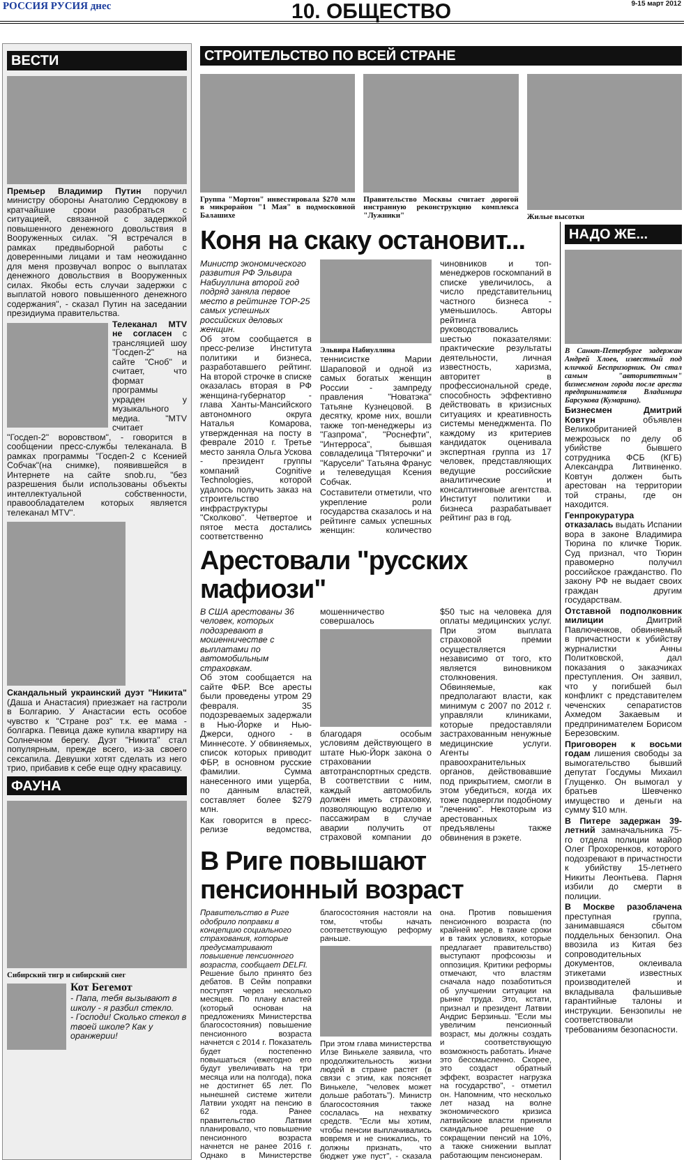РОССИЯ РУСИЯ днес
10. ОБЩЕСТВО
9-15 март 2012
ВЕСТИ
Премьер Владимир Путин поручил министру обороны Анатолию Сердюкову в кратчайшие сроки разобраться с ситуацией, связанной с задержкой повышенного денежного довольствия в Вооруженных силах. "Я встречался в рамках предвыборной работы с доверенными лицами и там неожиданно для меня прозвучал вопрос о выплатах денежного довольствия в Вооруженных силах. Якобы есть случаи задержки с выплатой нового повышенного денежного содержания", - сказал Путин на заседании президиума правительства.
Телеканал MTV не согласен с трансляцией шоу "Госдеп-2" на сайте "Сноб" и считает, что формат программы украден у музыкального медиа. "MTV считает "Госдеп-2" воровством", - говорится в сообщении пресс-службы телеканала. В рамках программы "Госдеп-2 с Ксенией Собчак"(на снимке), появившейся в Интернете на сайте snob.ru, "без разрешения были использованы объекты интеллектуальной собственности, правообладателем которых является телеканал MTV".
Скандальный украинский дуэт "Никита" (Даша и Анастасия) приезжает на гастроли в Болгарию. У Анастасии есть особое чувство к "Стране роз" т.к. ее мама - болгарка. Певица даже купила квартиру на Солнечном берегу. Дуэт "Никита" стал популярным, прежде всего, из-за своего сексапила. Девушки хотят сделать из него трио, прибавив к себе еще одну красавицу.
ФАУНА
Сибирский тигр и сибирский снег
Кот Бегемот
- Папа, тебя вызывают в школу - я разбил стекло.
- Господи! Сколько стекол в твоей школе? Как у оранжерии!
СТРОИТЕЛЬСТВО ПО ВСЕЙ СТРАНЕ
Группа "Мортон" инвестировала $270 млн в микрорайон "1 Мая" в подмосковной Балашихе
Правительство Москвы считает дорогой инстранную реконструкцию комплекса "Лужники"
Жилые высотки
Коня на скаку остановит...
Министр экономического развития РФ Эльвира Набиуллина второй год подряд заняла первое место в рейтинге TOP-25 самых успешных российских деловых женщин.
Об этом сообщается в пресс-релизе Института политики и бизнеса, разработавшего рейтинг. На второй строчке в списке оказалась вторая в РФ женщина-губернатор - глава Ханты-Мансийского автономного округа Наталья Комарова, утвержденная на посту в феврале 2010 г. Третье место заняла Ольга Ускова - президент группы компаний Cognitive Technologies, которой удалось получить заказ на строительство инфраструктуры "Сколково". Четвертое и пятое места достались соответственно
Эльвира Набиуллина
теннисистке Марии Шараповой и одной из самых богатых женщин России - зампреду правления "Новатэка" Татьяне Кузнецовой. В десятку, кроме них, вошли также топ-менеджеры из "Газпрома", "Роснефти", "Интерроса", бывшая совладелица "Пятерочки" и "Карусели" Татьяна Франус и телеведущая Ксения Собчак.
Составители отметили, что укрепление роли государства сказалось и на рейтинге самых успешных женщин: количество чиновников и топ-менеджеров госкомпаний в списке увеличилось, а число представительниц частного бизнеса - уменьшилось. Авторы рейтинга руководствовались шестью показателями: практические результаты деятельности, личная известность, харизма, авторитет в профессиональной среде, способность эффективно действовать в кризисных ситуациях и креативность системы менеджмента. По каждому из критериев кандидаток оценивала экспертная группа из 17 человек, представляющих ведущие российские аналитические и консалтинговые агентства. Институт политики и бизнеса разрабатывает рейтинг раз в год.
Арестовали "русских мафиози"
В США арестованы 36 человек, которых подозревают в мошенничестве с выплатами по автомобильным страховкам.
Об этом сообщается на сайте ФБР. Все аресты были проведены утром 29 февраля. 35 подозреваемых задержали в Нью-Йорке и Нью-Джерси, одного - в Миннесоте. У обвиняемых, список которых приводит ФБР, в основном русские фамилии. Сумма нанесенного ими ущерба, по данным властей, составляет более $279 млн.
Как говорится в пресс-релизе ведомства, мошенничество совершалось
благодаря особым условиям действующего в штате Нью-Йорк закона о страховании автотранспортных средств. В соответствии с ним, каждый автомобиль должен иметь страховку, позволяющую водителю и пассажирам в случае аварии получить от страховой компании до $50 тыс на человека для оплаты медицинских услуг. При этом выплата страховой премии осуществляется независимо от того, кто является виновником столкновения. Обвиняемые, как предполагают власти, как минимум с 2007 по 2012 г. управляли клиниками, которые предоставляли застрахованным ненужные медицинские услуги. Агенты правоохранительных органов, действовавшие под прикрытием, смогли в этом убедиться, когда их тоже подвергли подобному "лечению". Некоторым из арестованных предъявлены также обвинения в рэкете.
В Риге повышают пенсионный возраст
Правительство в Риге одобрило поправки в концепцию социального страхования, которые предусматривают повышение пенсионного возраста, сообщает DELFI.
Решение было принято без дебатов. В Сейм поправки поступят через несколько месяцев. По плану властей (который основан на предложениях Министерства благосостояния) повышение пенсионного возраста начнется с 2014 г. Показатель будет постепенно повышаться (ежегодно его будут увеличивать на три месяца или на полгода), пока не достигнет 65 лет. По нынешней системе жители Латвии уходят на пенсию в 62 года. Ранее правительство Латвии планировало, что повышение пенсионного возраста начнется не ранее 2016 г. Однако в Министерстве благосостояния настояли на том, чтобы начать соответствующую реформу раньше.
При этом глава министерства Илзе Винькеле заявила, что продолжительность жизни людей в стране растет (в связи с этим, как поясняет Винькеле, "человек может дольше работать"). Министр благосостояния также сослалась на нехватку средств. "Если мы хотим, чтобы пенсии выплачивались вовремя и не снижались, то должны признать, что бюджет уже пуст", - сказала она. Против повышения пенсионного возраста (по крайней мере, в такие сроки и в таких условиях, которые предлагает правительство) выступают профсоюзы и оппозиция. Критики реформы отмечают, что властям сначала надо позаботиться об улучшении ситуации на рынке труда. Это, кстати, признал и президент Латвии Андрис Берзиньш. "Если мы увеличим пенсионный возраст, мы должны создать и соответствующую возможность работать. Иначе это бессмысленно. Скорее, это создаст обратный эффект, возрастет нагрузка на государство", - отметил он. Напомним, что несколько лет назад на волне экономического кризиса латвийские власти приняли скандальное решение о сокращении пенсий на 10%, а также снижении выплат работающим пенсионерам.
НАДО ЖЕ...
В Санкт-Петербурге задержан Андрей Хлоев, известный под кличкой Беспризорник. Он стал самым "авторитетным" бизнесменом города после ареста предпринимателя Владимира Барсукова (Кумарина).
Бизнесмен Дмитрий Ковтун объявлен Великобританией в межрозыск по делу об убийстве бывшего сотрудника ФСБ (КГБ) Александра Литвиненко. Ковтун должен быть арестован на территории той страны, где он находится.
Генпрокуратура отказалась выдать Испании вора в законе Владимира Тюрина по кличке Тюрик. Суд признал, что Тюрин правомерно получил российское гражданство. По закону РФ не выдает своих граждан другим государствам.
Отставной подполковник милиции Дмитрий Павлюченков, обвиняемый в причастности к убийству журналистки Анны Политковской, дал показания о заказчиках преступления. Он заявил, что у погибшей был конфликт с представителем чеченских сепаратистов Ахмедом Закаевым и предпринимателем Борисом Березовским.
Приговорен к восьми годам лишения свободы за вымогательство бывший депутат Госдумы Михаил Глущенко. Он вымогал у братьев Шевченко имущество и деньги на сумму $10 млн.
В Питере задержан 39-летний замначальника 75-го отдела полиции майор Олег Прохоренков, которого подозревают в причастности к убийству 15-летнего Никиты Леонтьева. Парня избили до смерти в полиции.
В Москве разоблачена преступная группа, занимавшаяся сбытом поддельных бензопил. Она ввозила из Китая без сопроводительных документов, оклеивала этикетами известных производителей и вкладывала фальшивые гарантийные талоны и инструкции. Бензопилы не соответствовали требованиям безопасности.